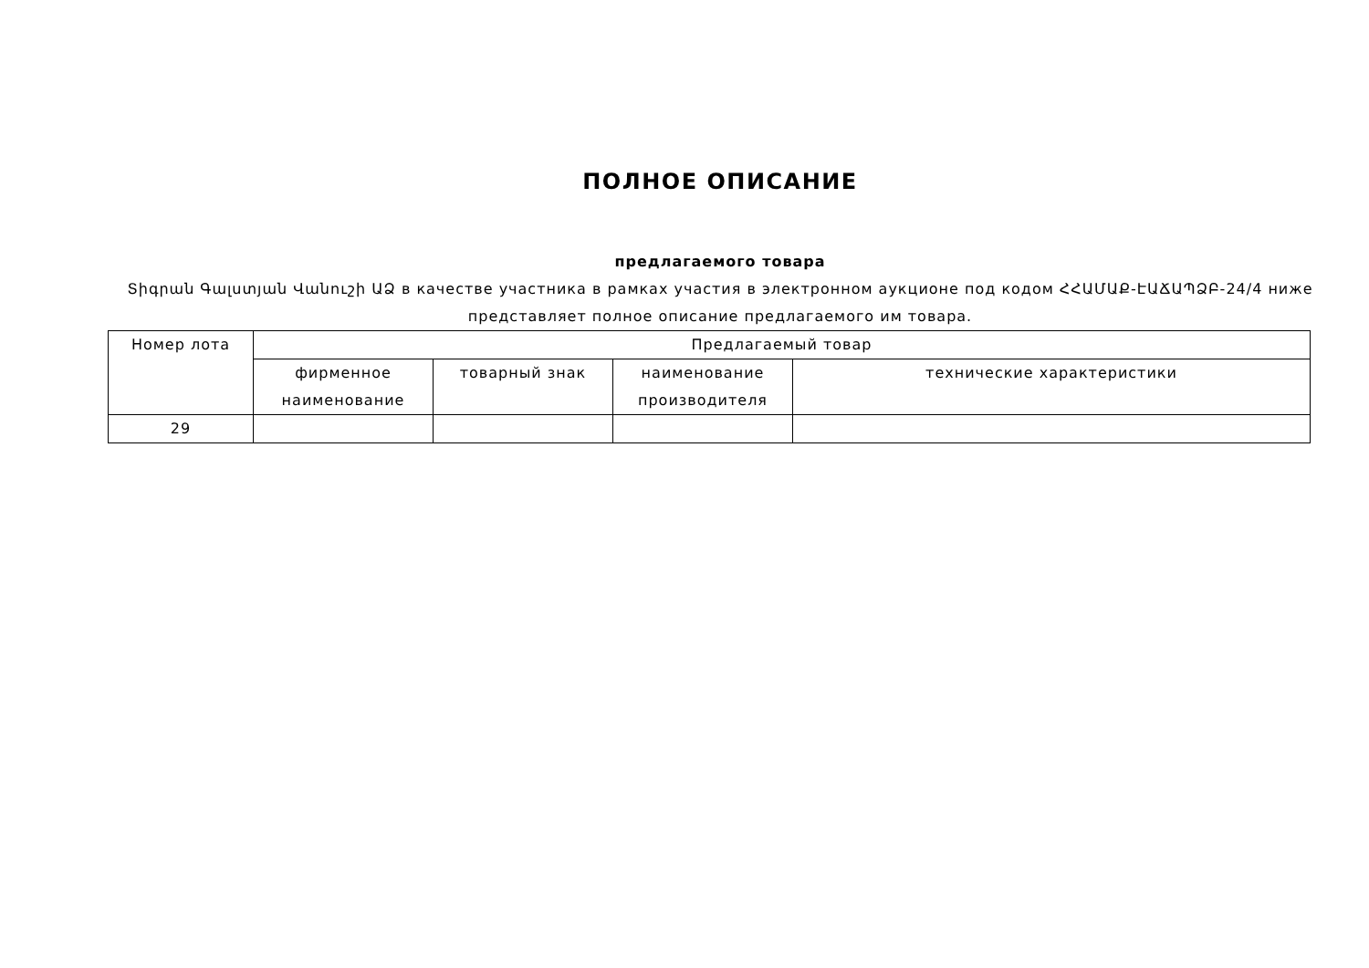ПОЛНОЕ ОПИСАНИЕ
предлагаемого товара
Տիգրան Գալստյան Վանուշի ԱՁ в качестве участника в рамках участия в электронном аукционе под кодом ՀՀԱՄԱՔ-ԷԱՃԱՊՁԲ-24/4 ниже представляет полное описание предлагаемого им товара.
| Номер лота | Предлагаемый товар | | | |
| --- | --- | --- | --- | --- |
| | фирменное наименование | товарный знак | наименование производителя | технические характеристики |
| 29 | | | | |